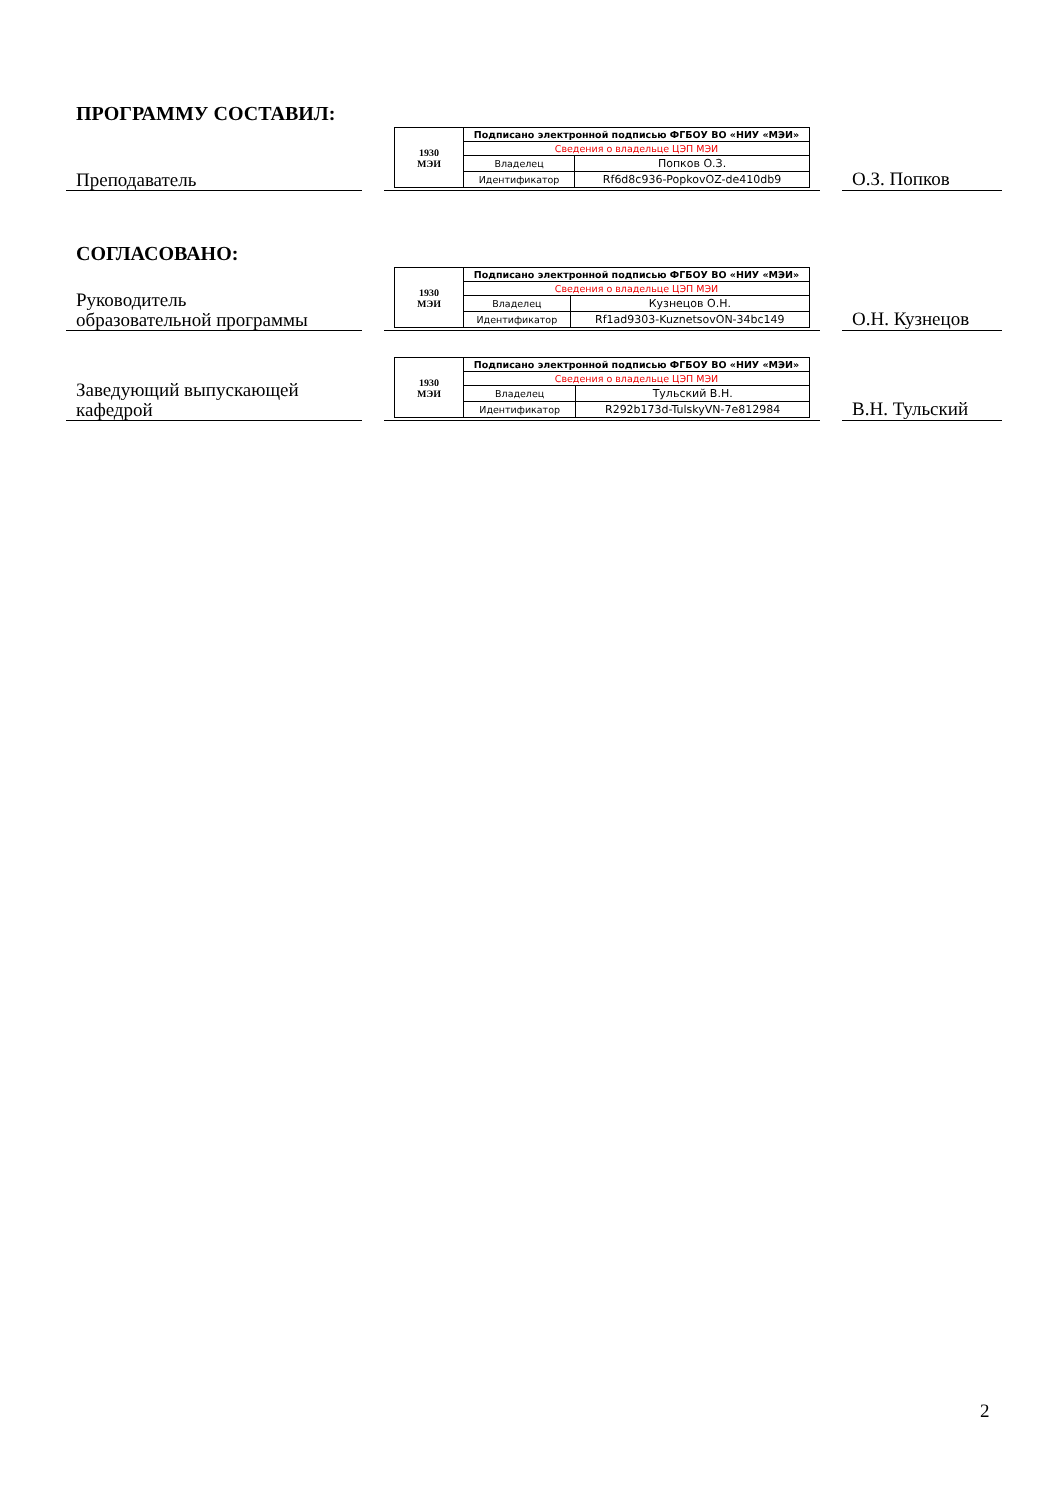ПРОГРАММУ СОСТАВИЛ:
Преподаватель
| 1930 МЭИ | Подписано электронной подписью ФГБОУ ВО «НИУ «МЭИ» | |
| | Сведения о владельце ЦЭП МЭИ | |
| | Владелец | Попков О.З. |
| | Идентификатор | Rf6d8c936-PopkovOZ-de410db9 |
О.З. Попков
СОГЛАСОВАНО:
Руководитель
образовательной программы
| 1930 МЭИ | Подписано электронной подписью ФГБОУ ВО «НИУ «МЭИ» | |
| | Сведения о владельце ЦЭП МЭИ | |
| | Владелец | Кузнецов О.Н. |
| | Идентификатор | Rf1ad9303-KuznetsovON-34bc149 |
О.Н. Кузнецов
Заведующий выпускающей
кафедрой
| 1930 МЭИ | Подписано электронной подписью ФГБОУ ВО «НИУ «МЭИ» | |
| | Сведения о владельце ЦЭП МЭИ | |
| | Владелец | Тульский В.Н. |
| | Идентификатор | R292b173d-TulskyVN-7e812984 |
В.Н. Тульский
2